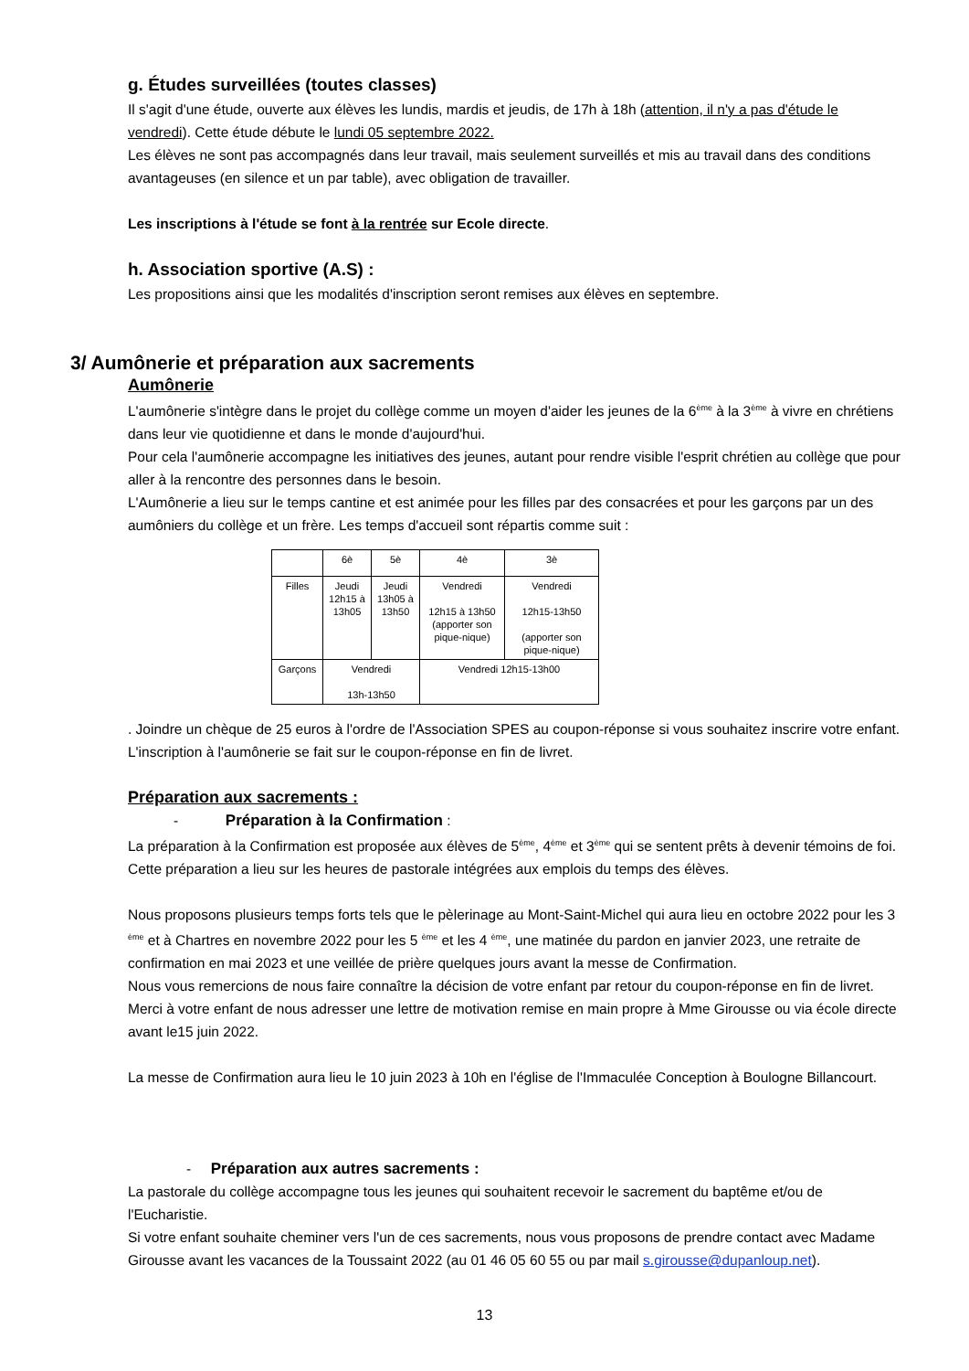g. Études surveillées (toutes classes)
Il s'agit d'une étude, ouverte aux élèves les lundis, mardis et jeudis, de 17h à 18h (attention, il n'y a pas d'étude le vendredi). Cette étude débute le lundi 05 septembre 2022.
Les élèves ne sont pas accompagnés dans leur travail, mais seulement surveillés et mis au travail dans des conditions avantageuses (en silence et un par table), avec obligation de travailler.
Les inscriptions à l'étude se font à la rentrée sur Ecole directe.
h. Association sportive (A.S) :
Les propositions ainsi que les modalités d'inscription seront remises aux élèves en septembre.
3/ Aumônerie et préparation aux sacrements
Aumônerie
L'aumônerie s'intègre dans le projet du collège comme un moyen d'aider les jeunes de la 6<sup>ème</sup> à la 3<sup>ème</sup> à vivre en chrétiens dans leur vie quotidienne et dans le monde d'aujourd'hui.
Pour cela l'aumônerie accompagne les initiatives des jeunes, autant pour rendre visible l'esprit chrétien au collège que pour aller à la rencontre des personnes dans le besoin.
L'Aumônerie a lieu sur le temps cantine et est animée pour les filles par des consacrées et pour les garçons par un des aumôniers du collège et un frère. Les temps d'accueil sont répartis comme suit :
| | 6è | 5è | 4è | 3è |
| Filles | Jeudi 12h15 à 13h05 | Jeudi 13h05 à 13h50 | Vendredi 12h15 à 13h50 (apporter son pique-nique) | Vendredi 12h15-13h50 (apporter son pique-nique) |
| Garçons | Vendredi 13h-13h50 | | Vendredi 12h15-13h00 | |
. Joindre un chèque de 25 euros à l'ordre de l'Association SPES au coupon-réponse si vous souhaitez inscrire votre enfant. L'inscription à l'aumônerie se fait sur le coupon-réponse en fin de livret.
Préparation aux sacrements :
- Préparation à la Confirmation :
La préparation à la Confirmation est proposée aux élèves de 5<sup>ème</sup>, 4<sup>ème</sup> et 3<sup>ème</sup> qui se sentent prêts à devenir témoins de foi. Cette préparation a lieu sur les heures de pastorale intégrées aux emplois du temps des élèves.
Nous proposons plusieurs temps forts tels que le pèlerinage au Mont-Saint-Michel qui aura lieu en octobre 2022 pour les 3 <sup>ème</sup> et à Chartres en novembre 2022 pour les 5 <sup>ème</sup> et les 4 <sup>ème</sup>, une matinée du pardon en janvier 2023, une retraite de confirmation en mai 2023 et une veillée de prière quelques jours avant la messe de Confirmation.
Nous vous remercions de nous faire connaître la décision de votre enfant par retour du coupon-réponse en fin de livret. Merci à votre enfant de nous adresser une lettre de motivation remise en main propre à Mme Girousse ou via école directe avant le15 juin 2022.
La messe de Confirmation aura lieu le 10 juin 2023 à 10h en l'église de l'Immaculée Conception à Boulogne Billancourt.
- Préparation aux autres sacrements :
La pastorale du collège accompagne tous les jeunes qui souhaitent recevoir le sacrement du baptême et/ou de l'Eucharistie.
Si votre enfant souhaite cheminer vers l'un de ces sacrements, nous vous proposons de prendre contact avec Madame Girousse avant les vacances de la Toussaint 2022 (au 01 46 05 60 55 ou par mail s.girousse@dupanloup.net).
13